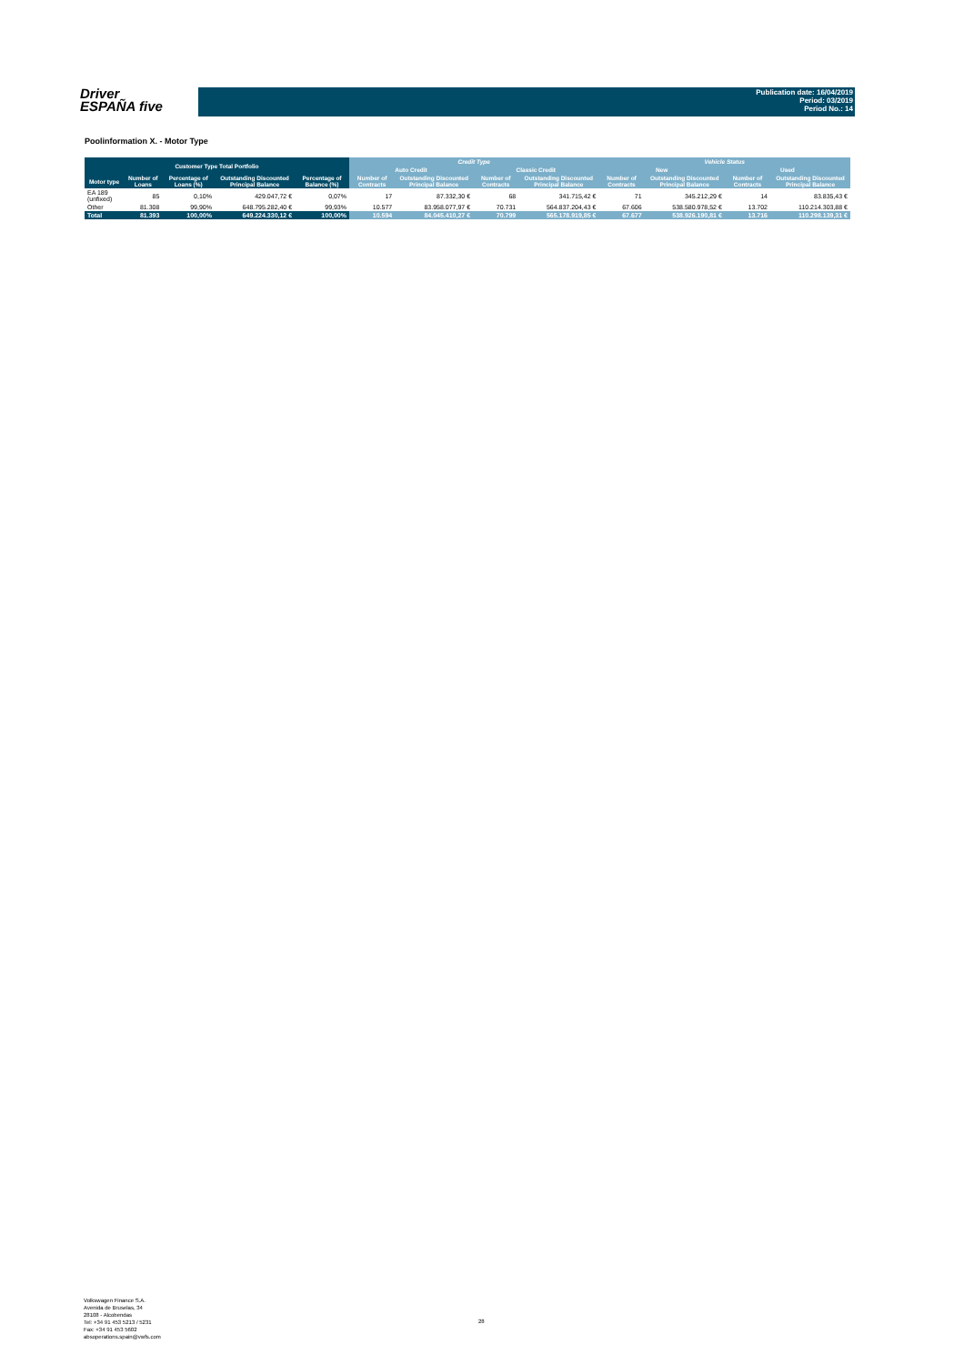Driver
ESPAÑA five
Publication date: 16/04/2019
Period: 03/2019
Period No.: 14
Poolinformation X. - Motor Type
| Customer Type Total Portfolio | | | | | Credit Type | | | | Vehicle Status | | | |
| --- | --- | --- | --- | --- | --- | --- | --- | --- | --- | --- | --- | --- |
| | | | | | Auto Credit | | Classic Credit | | New | | Used | |
| Motor type | Number of Loans | Percentage of Loans (%) | Outstanding Discounted Principal Balance | Percentage of Balance (%) | Number of Contracts | Outstanding Discounted Principal Balance | Number of Contracts | Outstanding Discounted Principal Balance | Number of Contracts | Outstanding Discounted Principal Balance | Number of Contracts | Outstanding Discounted Principal Balance |
| EA 189 (unfixed) | 85 | 0,10% | 429.047,72 € | 0,07% | 17 | 87.332,30 € | 68 | 341.715,42 € | 71 | 345.212,29 € | 14 | 83.835,43 € |
| Other | 81.308 | 99,90% | 648.795.282,40 € | 99,93% | 10.577 | 83.958.077,97 € | 70.731 | 564.837.204,43 € | 67.606 | 538.580.978,52 € | 13.702 | 110.214.303,88 € |
| Total | 81.393 | 100,00% | 649.224.330,12 € | 100,00% | 10.594 | 84.045.410,27 € | 70.799 | 565.178.919,85 € | 67.677 | 538.926.190,81 € | 13.716 | 110.298.139,31 € |
Volkswagen Finance S.A.
Avenida de Bruselas, 34
28108 - Alcobendas
Tel: +34 91 453 5213 / 5231
Fax: +34 91 453 5602
absoperations.spain@vwfs.com
28